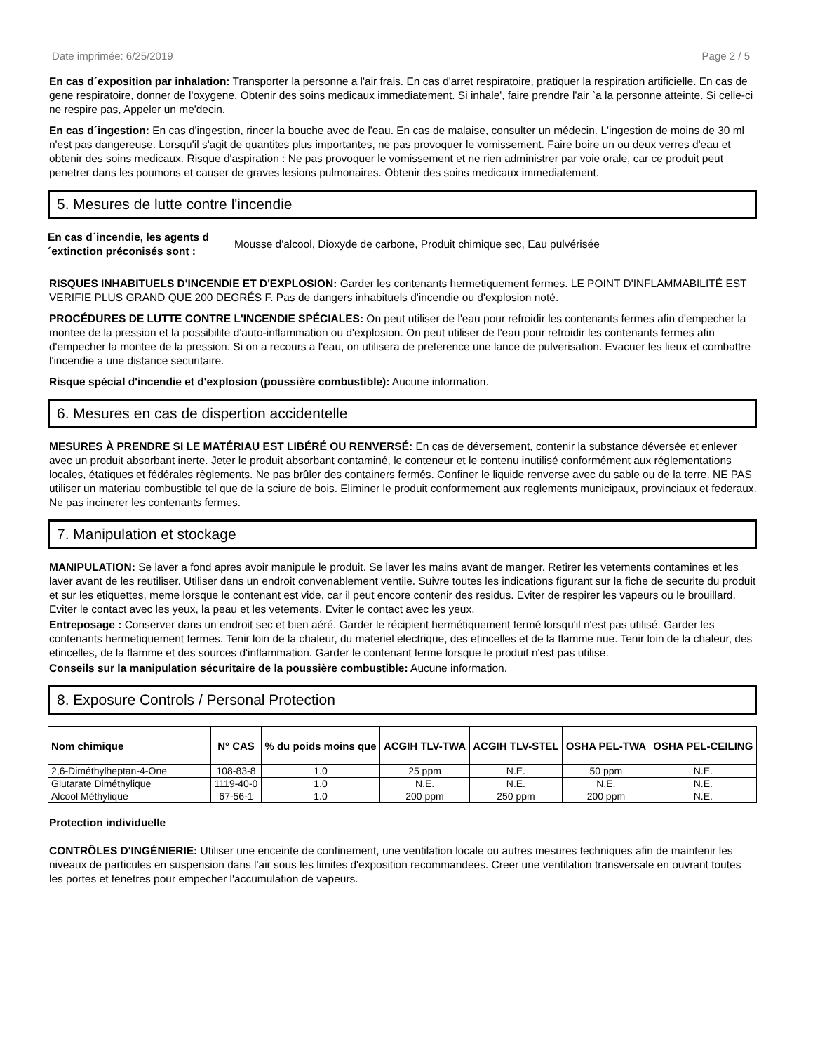Date imprimée: 6/25/2019 Page 2 / 5
En cas d´exposition par inhalation: Transporter la personne a l'air frais. En cas d'arret respiratoire, pratiquer la respiration artificielle. En cas de gene respiratoire, donner de l'oxygene. Obtenir des soins medicaux immediatement. Si inhale', faire prendre l'air `a la personne atteinte. Si celle-ci ne respire pas, Appeler un me'decin.
En cas d´ingestion: En cas d'ingestion, rincer la bouche avec de l'eau. En cas de malaise, consulter un médecin. L'ingestion de moins de 30 ml n'est pas dangereuse. Lorsqu'il s'agit de quantites plus importantes, ne pas provoquer le vomissement. Faire boire un ou deux verres d'eau et obtenir des soins medicaux. Risque d'aspiration : Ne pas provoquer le vomissement et ne rien administrer par voie orale, car ce produit peut penetrer dans les poumons et causer de graves lesions pulmonaires. Obtenir des soins medicaux immediatement.
5. Mesures de lutte contre l'incendie
En cas d´incendie, les agents d´extinction préconisés sont : Mousse d'alcool, Dioxyde de carbone, Produit chimique sec, Eau pulvérisée
RISQUES INHABITUELS D'INCENDIE ET D'EXPLOSION: Garder les contenants hermetiquement fermes. LE POINT D'INFLAMMABILITÉ EST VERIFIE PLUS GRAND QUE 200 DEGRÉS F. Pas de dangers inhabituels d'incendie ou d'explosion noté.
PROCÉDURES DE LUTTE CONTRE L'INCENDIE SPÉCIALES: On peut utiliser de l'eau pour refroidir les contenants fermes afin d'empecher la montee de la pression et la possibilite d'auto-inflammation ou d'explosion. On peut utiliser de l'eau pour refroidir les contenants fermes afin d'empecher la montee de la pression. Si on a recours a l'eau, on utilisera de preference une lance de pulverisation. Evacuer les lieux et combattre l'incendie a une distance securitaire.
Risque spécial d'incendie et d'explosion (poussière combustible): Aucune information.
6. Mesures en cas de dispertion accidentelle
MESURES À PRENDRE SI LE MATÉRIAU EST LIBÉRÉ OU RENVERSÉ: En cas de déversement, contenir la substance déversée et enlever avec un produit absorbant inerte. Jeter le produit absorbant contaminé, le conteneur et le contenu inutilisé conformément aux réglementations locales, étatiques et fédérales règlements. Ne pas brûler des containers fermés. Confiner le liquide renverse avec du sable ou de la terre. NE PAS utiliser un materiau combustible tel que de la sciure de bois. Eliminer le produit conformement aux reglements municipaux, provinciaux et federaux. Ne pas incinerer les contenants fermes.
7. Manipulation et stockage
MANIPULATION: Se laver a fond apres avoir manipule le produit. Se laver les mains avant de manger. Retirer les vetements contamines et les laver avant de les reutiliser. Utiliser dans un endroit convenablement ventile. Suivre toutes les indications figurant sur la fiche de securite du produit et sur les etiquettes, meme lorsque le contenant est vide, car il peut encore contenir des residus. Eviter de respirer les vapeurs ou le brouillard. Eviter le contact avec les yeux, la peau et les vetements. Eviter le contact avec les yeux.
Entreposage : Conserver dans un endroit sec et bien aéré. Garder le récipient hermétiquement fermé lorsqu'il n'est pas utilisé. Garder les contenants hermetiquement fermes. Tenir loin de la chaleur, du materiel electrique, des etincelles et de la flamme nue. Tenir loin de la chaleur, des etincelles, de la flamme et des sources d'inflammation. Garder le contenant ferme lorsque le produit n'est pas utilise.
Conseils sur la manipulation sécuritaire de la poussière combustible: Aucune information.
8. Exposure Controls / Personal Protection
| Nom chimique | N° CAS | % du poids moins que | ACGIH TLV-TWA | ACGIH TLV-STEL | OSHA PEL-TWA | OSHA PEL-CEILING |
| --- | --- | --- | --- | --- | --- | --- |
| 2,6-Diméthylheptan-4-One | 108-83-8 | 1.0 | 25 ppm | N.E. | 50 ppm | N.E. |
| Glutarate Diméthylique | 1119-40-0 | 1.0 | N.E. | N.E. | N.E. | N.E. |
| Alcool Méthylique | 67-56-1 | 1.0 | 200 ppm | 250 ppm | 200 ppm | N.E. |
Protection individuelle
CONTRÔLES D'INGÉNIERIE: Utiliser une enceinte de confinement, une ventilation locale ou autres mesures techniques afin de maintenir les niveaux de particules en suspension dans l'air sous les limites d'exposition recommandees. Creer une ventilation transversale en ouvrant toutes les portes et fenetres pour empecher l'accumulation de vapeurs.